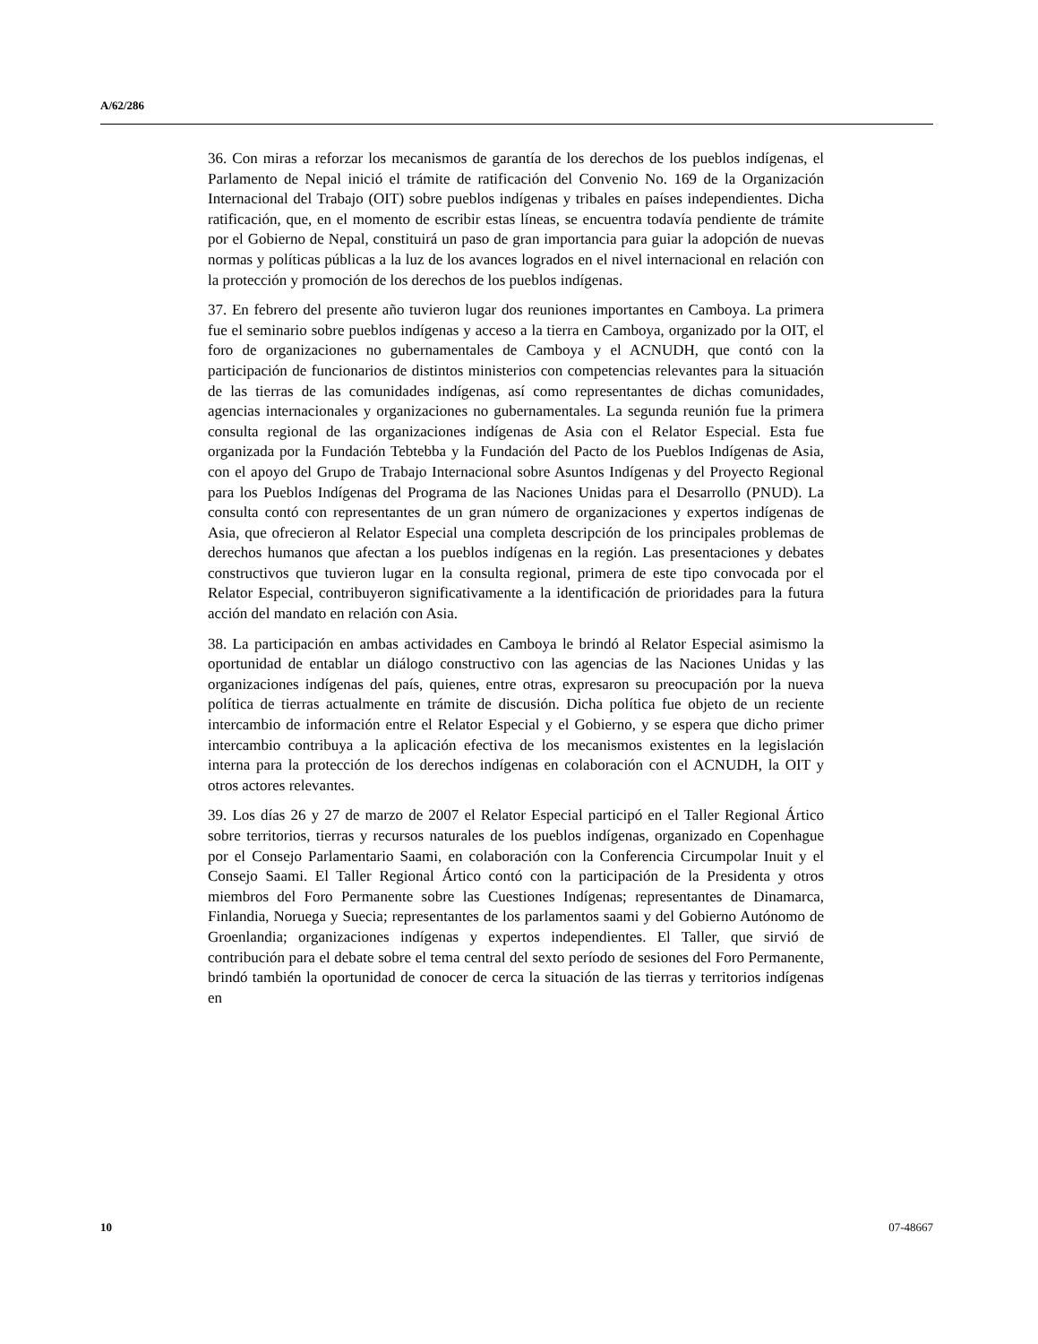A/62/286
36. Con miras a reforzar los mecanismos de garantía de los derechos de los pueblos indígenas, el Parlamento de Nepal inició el trámite de ratificación del Convenio No. 169 de la Organización Internacional del Trabajo (OIT) sobre pueblos indígenas y tribales en países independientes. Dicha ratificación, que, en el momento de escribir estas líneas, se encuentra todavía pendiente de trámite por el Gobierno de Nepal, constituirá un paso de gran importancia para guiar la adopción de nuevas normas y políticas públicas a la luz de los avances logrados en el nivel internacional en relación con la protección y promoción de los derechos de los pueblos indígenas.
37. En febrero del presente año tuvieron lugar dos reuniones importantes en Camboya. La primera fue el seminario sobre pueblos indígenas y acceso a la tierra en Camboya, organizado por la OIT, el foro de organizaciones no gubernamentales de Camboya y el ACNUDH, que contó con la participación de funcionarios de distintos ministerios con competencias relevantes para la situación de las tierras de las comunidades indígenas, así como representantes de dichas comunidades, agencias internacionales y organizaciones no gubernamentales. La segunda reunión fue la primera consulta regional de las organizaciones indígenas de Asia con el Relator Especial. Esta fue organizada por la Fundación Tebtebba y la Fundación del Pacto de los Pueblos Indígenas de Asia, con el apoyo del Grupo de Trabajo Internacional sobre Asuntos Indígenas y del Proyecto Regional para los Pueblos Indígenas del Programa de las Naciones Unidas para el Desarrollo (PNUD). La consulta contó con representantes de un gran número de organizaciones y expertos indígenas de Asia, que ofrecieron al Relator Especial una completa descripción de los principales problemas de derechos humanos que afectan a los pueblos indígenas en la región. Las presentaciones y debates constructivos que tuvieron lugar en la consulta regional, primera de este tipo convocada por el Relator Especial, contribuyeron significativamente a la identificación de prioridades para la futura acción del mandato en relación con Asia.
38. La participación en ambas actividades en Camboya le brindó al Relator Especial asimismo la oportunidad de entablar un diálogo constructivo con las agencias de las Naciones Unidas y las organizaciones indígenas del país, quienes, entre otras, expresaron su preocupación por la nueva política de tierras actualmente en trámite de discusión. Dicha política fue objeto de un reciente intercambio de información entre el Relator Especial y el Gobierno, y se espera que dicho primer intercambio contribuya a la aplicación efectiva de los mecanismos existentes en la legislación interna para la protección de los derechos indígenas en colaboración con el ACNUDH, la OIT y otros actores relevantes.
39. Los días 26 y 27 de marzo de 2007 el Relator Especial participó en el Taller Regional Ártico sobre territorios, tierras y recursos naturales de los pueblos indígenas, organizado en Copenhague por el Consejo Parlamentario Saami, en colaboración con la Conferencia Circumpolar Inuit y el Consejo Saami. El Taller Regional Ártico contó con la participación de la Presidenta y otros miembros del Foro Permanente sobre las Cuestiones Indígenas; representantes de Dinamarca, Finlandia, Noruega y Suecia; representantes de los parlamentos saami y del Gobierno Autónomo de Groenlandia; organizaciones indígenas y expertos independientes. El Taller, que sirvió de contribución para el debate sobre el tema central del sexto período de sesiones del Foro Permanente, brindó también la oportunidad de conocer de cerca la situación de las tierras y territorios indígenas en
10 07-48667